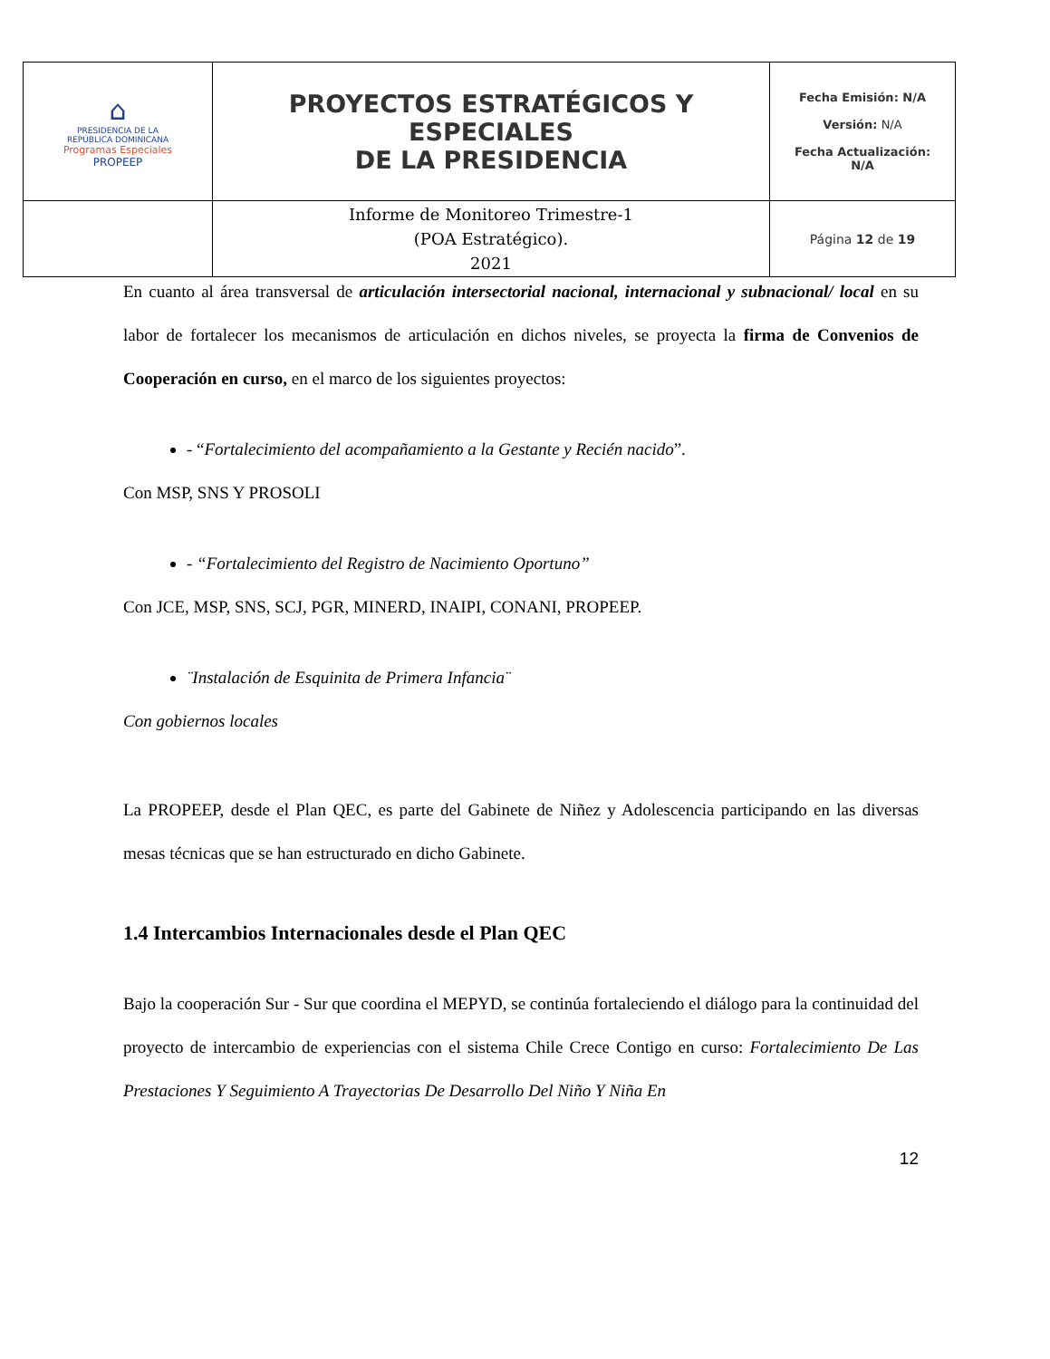| ⌂ PRESIDENCIA DE LA REPÚBLICA DOMINICANA Programas Especiales PROPEEP | PROYECTOS ESTRATÉGICOS Y ESPECIALES DE LA PRESIDENCIA | Fecha Emisión: N/A Versión: N/A Fecha Actualización: N/A |
| | Informe de Monitoreo Trimestre-1 (POA Estratégico). 2021 | Página 12 de 19 |
En cuanto al área transversal de articulación intersectorial nacional, internacional y subnacional/ local en su labor de fortalecer los mecanismos de articulación en dichos niveles, se proyecta la firma de Convenios de Cooperación en curso, en el marco de los siguientes proyectos:
- “Fortalecimiento del acompañamiento a la Gestante y Recién nacido”.
Con MSP, SNS Y PROSOLI
- “Fortalecimiento del Registro de Nacimiento Oportuno”
Con JCE, MSP, SNS, SCJ, PGR, MINERD, INAIPI, CONANI, PROPEEP.
¨Instalación de Esquinita de Primera Infancia¨
Con gobiernos locales
La PROPEEP, desde el Plan QEC, es parte del Gabinete de Niñez y Adolescencia participando en las diversas mesas técnicas que se han estructurado en dicho Gabinete.
1.4 Intercambios Internacionales desde el Plan QEC
Bajo la cooperación Sur - Sur que coordina el MEPYD, se continúa fortaleciendo el diálogo para la continuidad del proyecto de intercambio de experiencias con el sistema Chile Crece Contigo en curso: Fortalecimiento De Las Prestaciones Y Seguimiento A Trayectorias De Desarrollo Del Niño Y Niña En
12